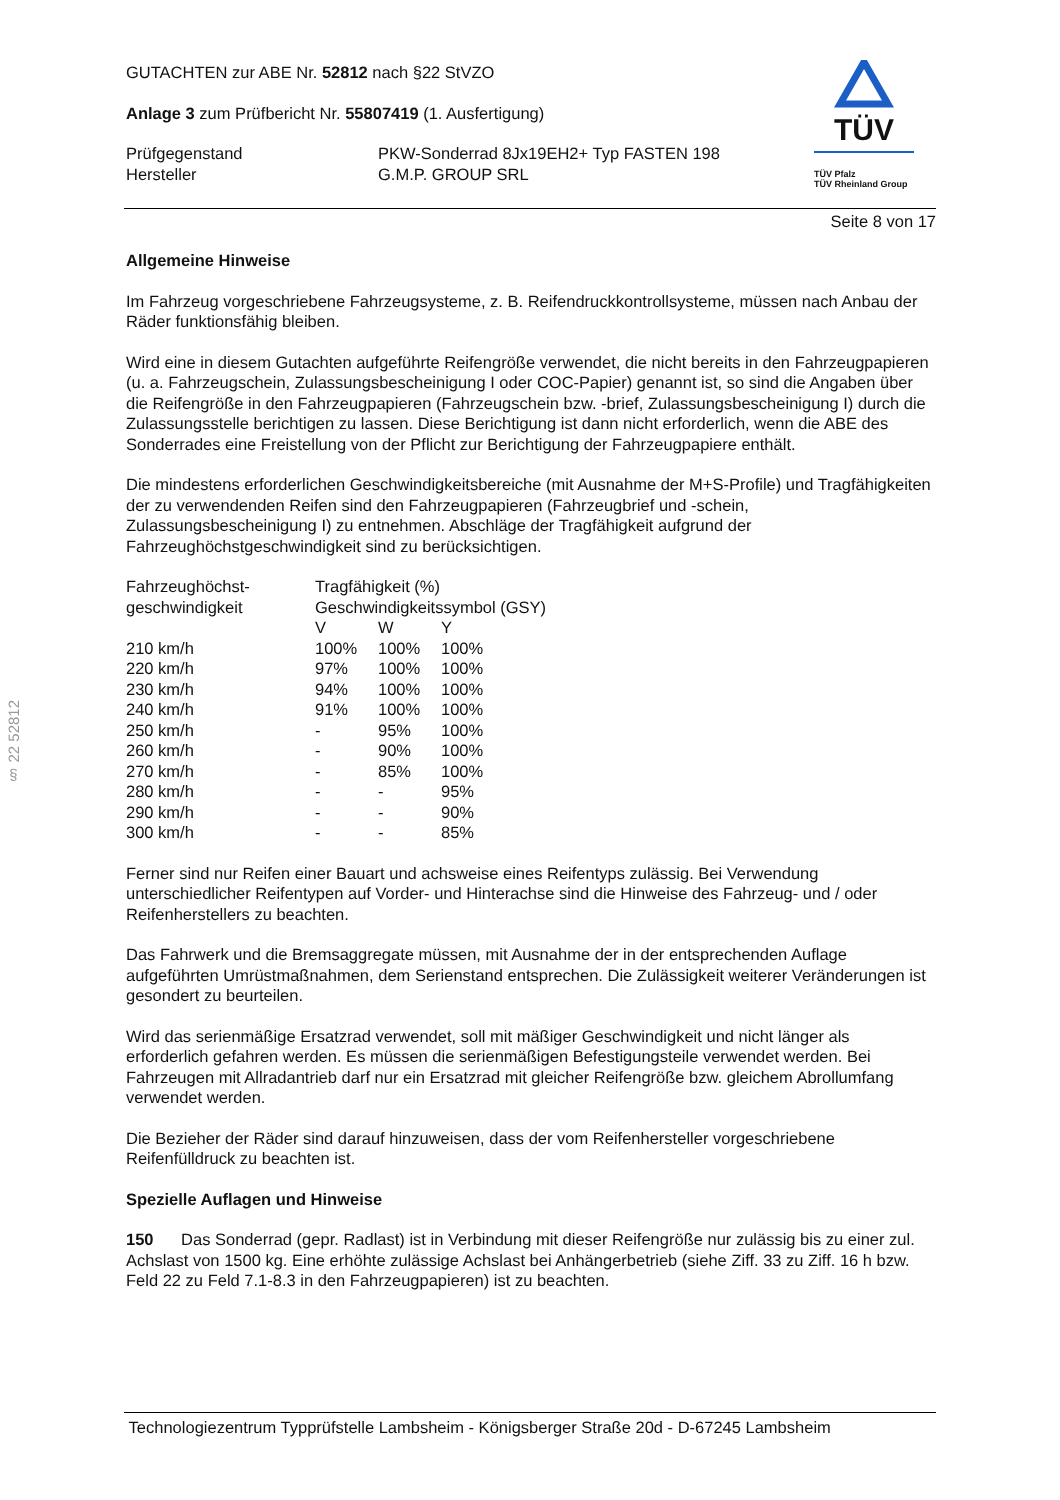TÜV
TÜV Pfalz
TÜV Rheinland Group
§ 22 52812
GUTACHTEN zur ABE Nr. 52812 nach §22 StVZO
Anlage 3 zum Prüfbericht Nr. 55807419 (1. Ausfertigung)
| Prüfgegenstand Hersteller | PKW-Sonderrad 8Jx19EH2+ Typ FASTEN 198 G.M.P. GROUP SRL |
Seite 8 von 17
Allgemeine Hinweise
Im Fahrzeug vorgeschriebene Fahrzeugsysteme, z. B. Reifendruckkontrollsysteme, müssen nach Anbau der Räder funktionsfähig bleiben.
Wird eine in diesem Gutachten aufgeführte Reifengröße verwendet, die nicht bereits in den Fahrzeugpapieren (u. a. Fahrzeugschein, Zulassungsbescheinigung I oder COC-Papier) genannt ist, so sind die Angaben über die Reifengröße in den Fahrzeugpapieren (Fahrzeugschein bzw. -brief, Zulassungsbescheinigung I) durch die Zulassungsstelle berichtigen zu lassen. Diese Berichtigung ist dann nicht erforderlich, wenn die ABE des Sonderrades eine Freistellung von der Pflicht zur Berichtigung der Fahrzeugpapiere enthält.
Die mindestens erforderlichen Geschwindigkeitsbereiche (mit Ausnahme der M+S-Profile) und Tragfähigkeiten der zu verwendenden Reifen sind den Fahrzeugpapieren (Fahrzeugbrief und -schein, Zulassungsbescheinigung I) zu entnehmen. Abschläge der Tragfähigkeit aufgrund der Fahrzeughöchstgeschwindigkeit sind zu berücksichtigen.
| Fahrzeughöchst- geschwindigkeit | Tragfähigkeit (%) Geschwindigkeitssymbol (GSY) | | |
| | V | W | Y |
| 210 km/h | 100% | 100% | 100% |
| 220 km/h | 97% | 100% | 100% |
| 230 km/h | 94% | 100% | 100% |
| 240 km/h | 91% | 100% | 100% |
| 250 km/h | - | 95% | 100% |
| 260 km/h | - | 90% | 100% |
| 270 km/h | - | 85% | 100% |
| 280 km/h | - | - | 95% |
| 290 km/h | - | - | 90% |
| 300 km/h | - | - | 85% |
Ferner sind nur Reifen einer Bauart und achsweise eines Reifentyps zulässig. Bei Verwendung unterschiedlicher Reifentypen auf Vorder- und Hinterachse sind die Hinweise des Fahrzeug- und / oder Reifenherstellers zu beachten.
Das Fahrwerk und die Bremsaggregate müssen, mit Ausnahme der in der entsprechenden Auflage aufgeführten Umrüstmaßnahmen, dem Serienstand entsprechen. Die Zulässigkeit weiterer Veränderungen ist gesondert zu beurteilen.
Wird das serienmäßige Ersatzrad verwendet, soll mit mäßiger Geschwindigkeit und nicht länger als erforderlich gefahren werden. Es müssen die serienmäßigen Befestigungsteile verwendet werden. Bei Fahrzeugen mit Allradantrieb darf nur ein Ersatzrad mit gleicher Reifengröße bzw. gleichem Abrollumfang verwendet werden.
Die Bezieher der Räder sind darauf hinzuweisen, dass der vom Reifenhersteller vorgeschriebene Reifenfülldruck zu beachten ist.
Spezielle Auflagen und Hinweise
150 Das Sonderrad (gepr. Radlast) ist in Verbindung mit dieser Reifengröße nur zulässig bis zu einer zul. Achslast von 1500 kg. Eine erhöhte zulässige Achslast bei Anhängerbetrieb (siehe Ziff. 33 zu Ziff. 16 h bzw. Feld 22 zu Feld 7.1-8.3 in den Fahrzeugpapieren) ist zu beachten.
Technologiezentrum Typprüfstelle Lambsheim - Königsberger Straße 20d - D-67245 Lambsheim